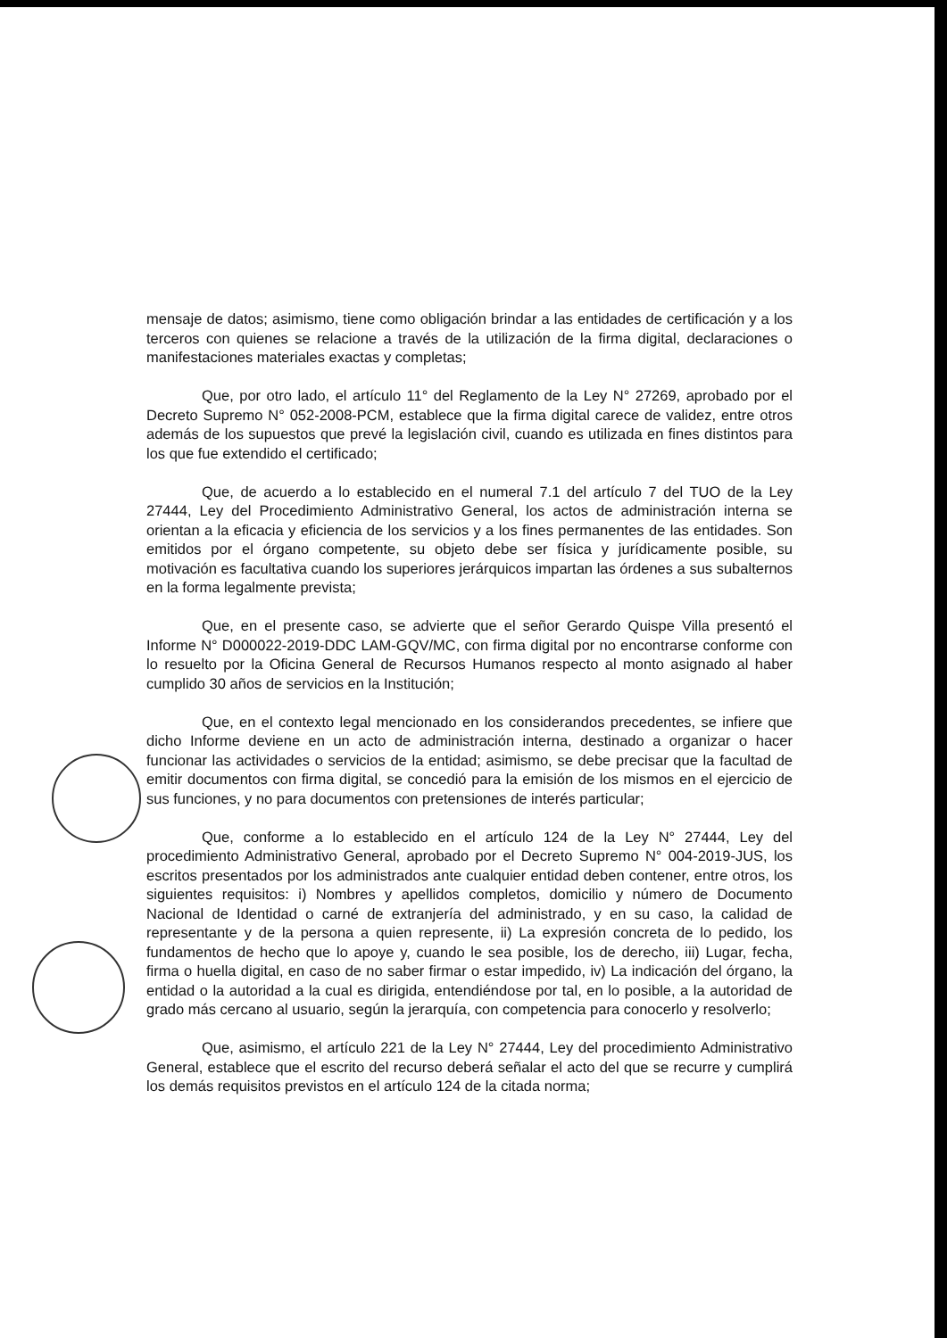mensaje de datos; asimismo, tiene como obligación brindar a las entidades de certificación y a los terceros con quienes se relacione a través de la utilización de la firma digital, declaraciones o manifestaciones materiales exactas y completas;
Que, por otro lado, el artículo 11° del Reglamento de la Ley N° 27269, aprobado por el Decreto Supremo N° 052-2008-PCM, establece que la firma digital carece de validez, entre otros además de los supuestos que prevé la legislación civil, cuando es utilizada en fines distintos para los que fue extendido el certificado;
Que, de acuerdo a lo establecido en el numeral 7.1 del artículo 7 del TUO de la Ley 27444, Ley del Procedimiento Administrativo General, los actos de administración interna se orientan a la eficacia y eficiencia de los servicios y a los fines permanentes de las entidades. Son emitidos por el órgano competente, su objeto debe ser física y jurídicamente posible, su motivación es facultativa cuando los superiores jerárquicos impartan las órdenes a sus subalternos en la forma legalmente prevista;
Que, en el presente caso, se advierte que el señor Gerardo Quispe Villa presentó el Informe N° D000022-2019-DDC LAM-GQV/MC, con firma digital por no encontrarse conforme con lo resuelto por la Oficina General de Recursos Humanos respecto al monto asignado al haber cumplido 30 años de servicios en la Institución;
Que, en el contexto legal mencionado en los considerandos precedentes, se infiere que dicho Informe deviene en un acto de administración interna, destinado a organizar o hacer funcionar las actividades o servicios de la entidad; asimismo, se debe precisar que la facultad de emitir documentos con firma digital, se concedió para la emisión de los mismos en el ejercicio de sus funciones, y no para documentos con pretensiones de interés particular;
Que, conforme a lo establecido en el artículo 124 de la Ley N° 27444, Ley del procedimiento Administrativo General, aprobado por el Decreto Supremo N° 004-2019-JUS, los escritos presentados por los administrados ante cualquier entidad deben contener, entre otros, los siguientes requisitos: i) Nombres y apellidos completos, domicilio y número de Documento Nacional de Identidad o carné de extranjería del administrado, y en su caso, la calidad de representante y de la persona a quien represente, ii) La expresión concreta de lo pedido, los fundamentos de hecho que lo apoye y, cuando le sea posible, los de derecho, iii) Lugar, fecha, firma o huella digital, en caso de no saber firmar o estar impedido, iv) La indicación del órgano, la entidad o la autoridad a la cual es dirigida, entendiéndose por tal, en lo posible, a la autoridad de grado más cercano al usuario, según la jerarquía, con competencia para conocerlo y resolverlo;
Que, asimismo, el artículo 221 de la Ley N° 27444, Ley del procedimiento Administrativo General, establece que el escrito del recurso deberá señalar el acto del que se recurre y cumplirá los demás requisitos previstos en el artículo 124 de la citada norma;